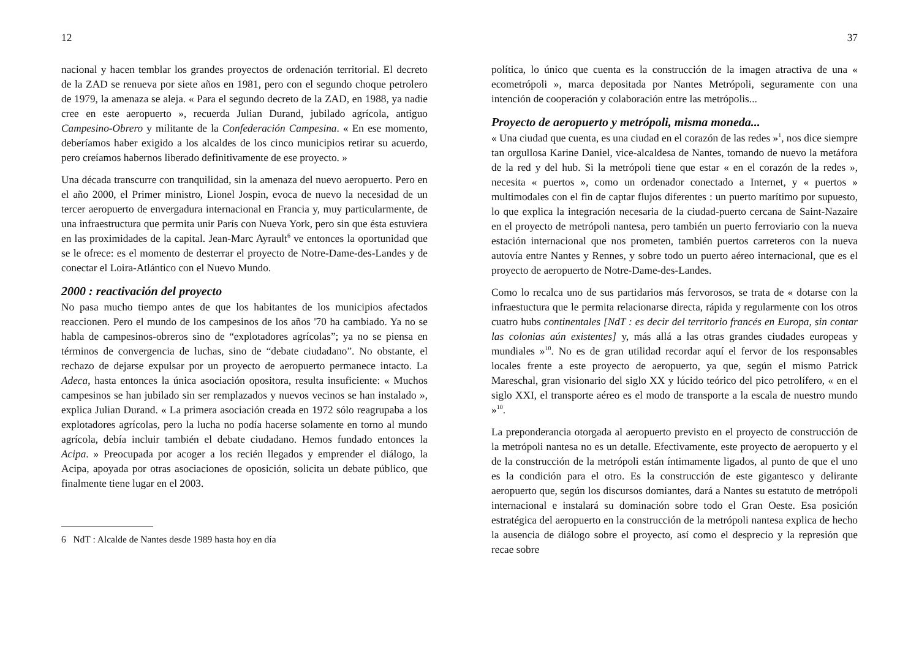12
nacional y hacen temblar los grandes proyectos de ordenación territorial. El decreto de la ZAD se renueva por siete años en 1981, pero con el segundo choque petrolero de 1979, la amenaza se aleja. « Para el segundo decreto de la ZAD, en 1988, ya nadie cree en este aeropuerto », recuerda Julian Durand, jubilado agrícola, antiguo Campesino-Obrero y militante de la Confederación Campesina. « En ese momento, deberíamos haber exigido a los alcaldes de los cinco municipios retirar su acuerdo, pero creíamos habernos liberado definitivamente de ese proyecto. »
Una década transcurre con tranquilidad, sin la amenaza del nuevo aeropuerto. Pero en el año 2000, el Primer ministro, Lionel Jospin, evoca de nuevo la necesidad de un tercer aeropuerto de envergadura internacional en Francia y, muy particularmente, de una infraestructura que permita unir París con Nueva York, pero sin que ésta estuviera en las proximidades de la capital. Jean-Marc Ayrault<sup>6</sup> ve entonces la oportunidad que se le ofrece: es el momento de desterrar el proyecto de Notre-Dame-des-Landes y de conectar el Loira-Atlántico con el Nuevo Mundo.
2000 : reactivación del proyecto
No pasa mucho tiempo antes de que los habitantes de los municipios afectados reaccionen. Pero el mundo de los campesinos de los años '70 ha cambiado. Ya no se habla de campesinos-obreros sino de “explotadores agrícolas”; ya no se piensa en términos de convergencia de luchas, sino de “debate ciudadano”. No obstante, el rechazo de dejarse expulsar por un proyecto de aeropuerto permanece intacto. La Adeca, hasta entonces la única asociación opositora, resulta insuficiente: « Muchos campesinos se han jubilado sin ser remplazados y nuevos vecinos se han instalado », explica Julian Durand. « La primera asociación creada en 1972 sólo reagrupaba a los explotadores agrícolas, pero la lucha no podía hacerse solamente en torno al mundo agrícola, debía incluir también el debate ciudadano. Hemos fundado entonces la Acipa. » Preocupada por acoger a los recién llegados y emprender el diálogo, la Acipa, apoyada por otras asociaciones de oposición, solicita un debate público, que finalmente tiene lugar en el 2003.
6 NdT : Alcalde de Nantes desde 1989 hasta hoy en día
37
política, lo único que cuenta es la construcción de la imagen atractiva de una « ecometrópoli », marca depositada por Nantes Metrópoli, seguramente con una intención de cooperación y colaboración entre las metrópolis...
Proyecto de aeropuerto y metrópoli, misma moneda...
« Una ciudad que cuenta, es una ciudad en el corazón de las redes »<sup>1</sup>, nos dice siempre tan orgullosa Karine Daniel, vice-alcaldesa de Nantes, tomando de nuevo la metáfora de la red y del hub. Si la metrópoli tiene que estar « en el corazón de la redes », necesita « puertos », como un ordenador conectado a Internet, y « puertos » multimodales con el fin de captar flujos diferentes : un puerto marítimo por supuesto, lo que explica la integración necesaria de la ciudad-puerto cercana de Saint-Nazaire en el proyecto de metrópoli nantesa, pero también un puerto ferroviario con la nueva estación internacional que nos prometen, también puertos carreteros con la nueva autovía entre Nantes y Rennes, y sobre todo un puerto aéreo internacional, que es el proyecto de aeropuerto de Notre-Dame-des-Landes.
Como lo recalca uno de sus partidarios más fervorosos, se trata de « dotarse con la infraestuctura que le permita relacionarse directa, rápida y regularmente con los otros cuatro hubs continentales [NdT : es decir del territorio francés en Europa, sin contar las colonias aún existentes] y, más allá a las otras grandes ciudades europeas y mundiales »<sup>10</sup>. No es de gran utilidad recordar aquí el fervor de los responsables locales frente a este proyecto de aeropuerto, ya que, según el mismo Patrick Mareschal, gran visionario del siglo XX y lúcido teórico del pico petrolífero, « en el siglo XXI, el transporte aéreo es el modo de transporte a la escala de nuestro mundo »<sup>10</sup>.
La preponderancia otorgada al aeropuerto previsto en el proyecto de construcción de la metrópoli nantesa no es un detalle. Efectivamente, este proyecto de aeropuerto y el de la construcción de la metrópoli están íntimamente ligados, al punto de que el uno es la condición para el otro. Es la construcción de este gigantesco y delirante aeropuerto que, según los discursos domiantes, dará a Nantes su estatuto de metrópoli internacional e instalará su dominación sobre todo el Gran Oeste. Esa posición estratégica del aeropuerto en la construcción de la metrópoli nantesa explica de hecho la ausencia de diálogo sobre el proyecto, así como el desprecio y la represión que recae sobre